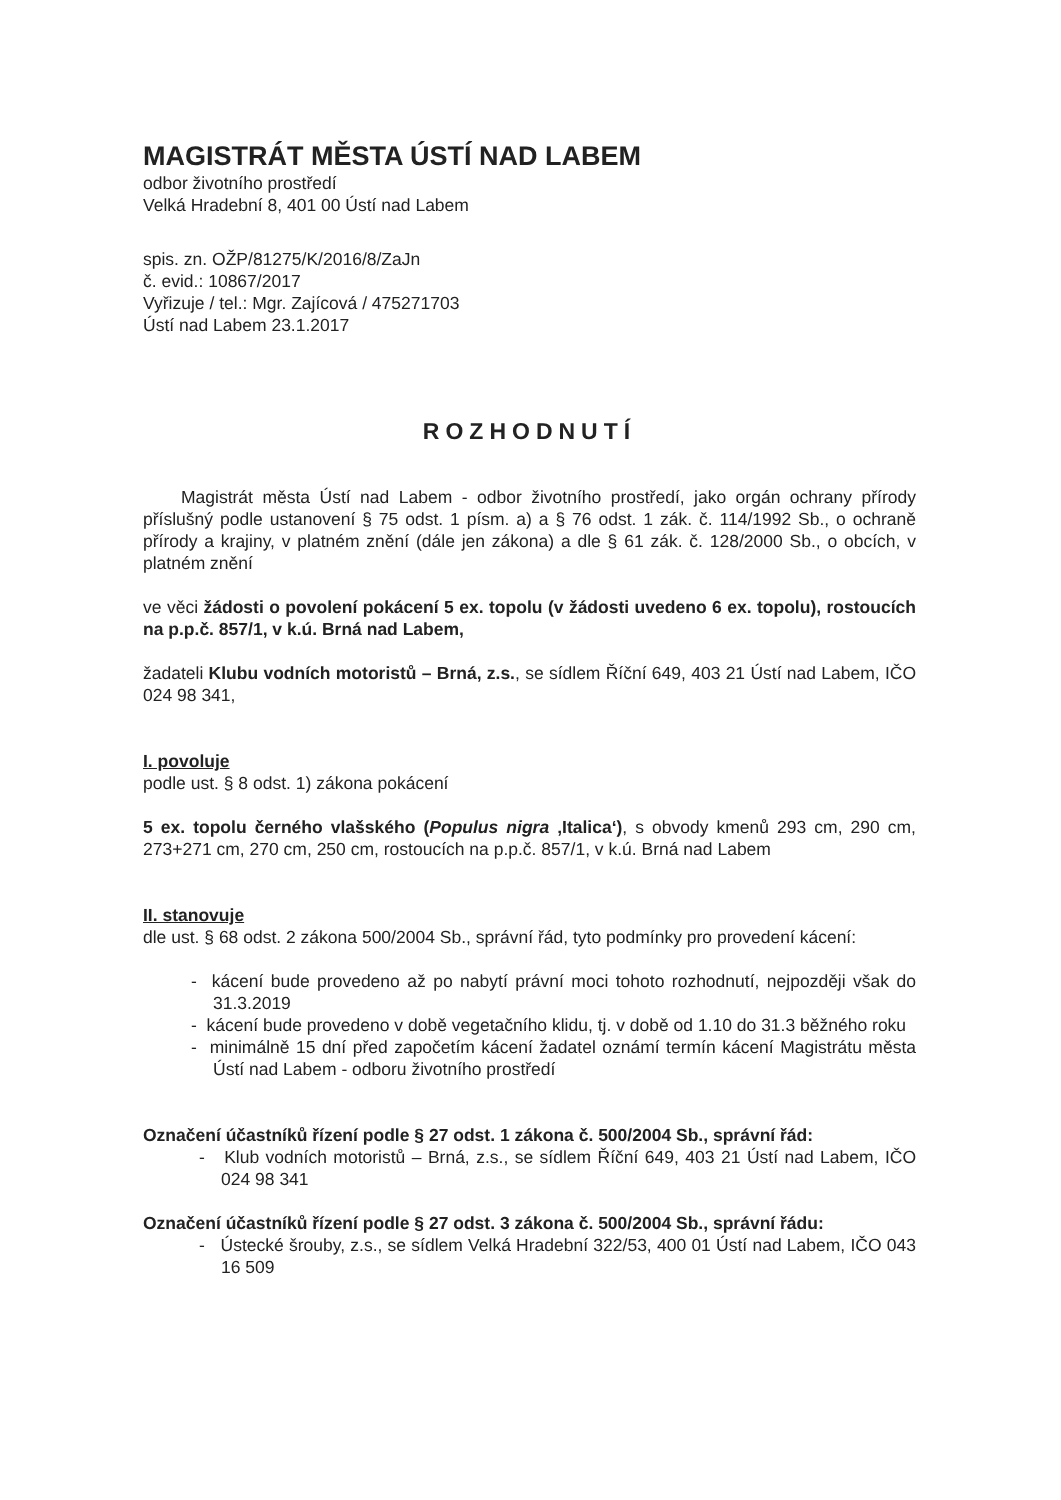MAGISTRÁT MĚSTA ÚSTÍ NAD LABEM
odbor životního prostředí
Velká Hradební 8, 401 00 Ústí nad Labem
spis. zn. OŽP/81275/K/2016/8/ZaJn
č. evid.: 10867/2017
Vyřizuje / tel.: Mgr. Zajícová / 475271703
Ústí nad Labem 23.1.2017
ROZHODNUTÍ
Magistrát města Ústí nad Labem - odbor životního prostředí, jako orgán ochrany přírody příslušný podle ustanovení § 75 odst. 1 písm. a) a § 76 odst. 1 zák. č. 114/1992 Sb., o ochraně přírody a krajiny, v platném znění (dále jen zákona) a dle § 61 zák. č. 128/2000 Sb., o obcích, v platném znění
ve věci žádosti o povolení pokácení 5 ex. topolu (v žádosti uvedeno 6 ex. topolu), rostoucích na p.p.č. 857/1, v k.ú. Brná nad Labem,
žadateli Klubu vodních motoristů – Brná, z.s., se sídlem Říční 649, 403 21 Ústí nad Labem, IČO 024 98 341,
I. povoluje
podle ust. § 8 odst. 1) zákona pokácení
5 ex. topolu černého vlašského (Populus nigra ‚Italica‘), s obvody kmenů 293 cm, 290 cm, 273+271 cm, 270 cm, 250 cm, rostoucích na p.p.č. 857/1, v k.ú. Brná nad Labem
II. stanovuje
dle ust. § 68 odst. 2 zákona 500/2004 Sb., správní řád, tyto podmínky pro provedení kácení:
- kácení bude provedeno až po nabytí právní moci tohoto rozhodnutí, nejpozději však do 31.3.2019
- kácení bude provedeno v době vegetačního klidu, tj. v době od 1.10 do 31.3 běžného roku
- minimálně 15 dní před započetím kácení žadatel oznámí termín kácení Magistrátu města Ústí nad Labem - odboru životního prostředí
Označení účastníků řízení podle § 27 odst. 1 zákona č. 500/2004 Sb., správní řád:
- Klub vodních motoristů – Brná, z.s., se sídlem Říční 649, 403 21 Ústí nad Labem, IČO 024 98 341
Označení účastníků řízení podle § 27 odst. 3 zákona č. 500/2004 Sb., správní řádu:
- Ústecké šrouby, z.s., se sídlem Velká Hradební 322/53, 400 01 Ústí nad Labem, IČO 043 16 509